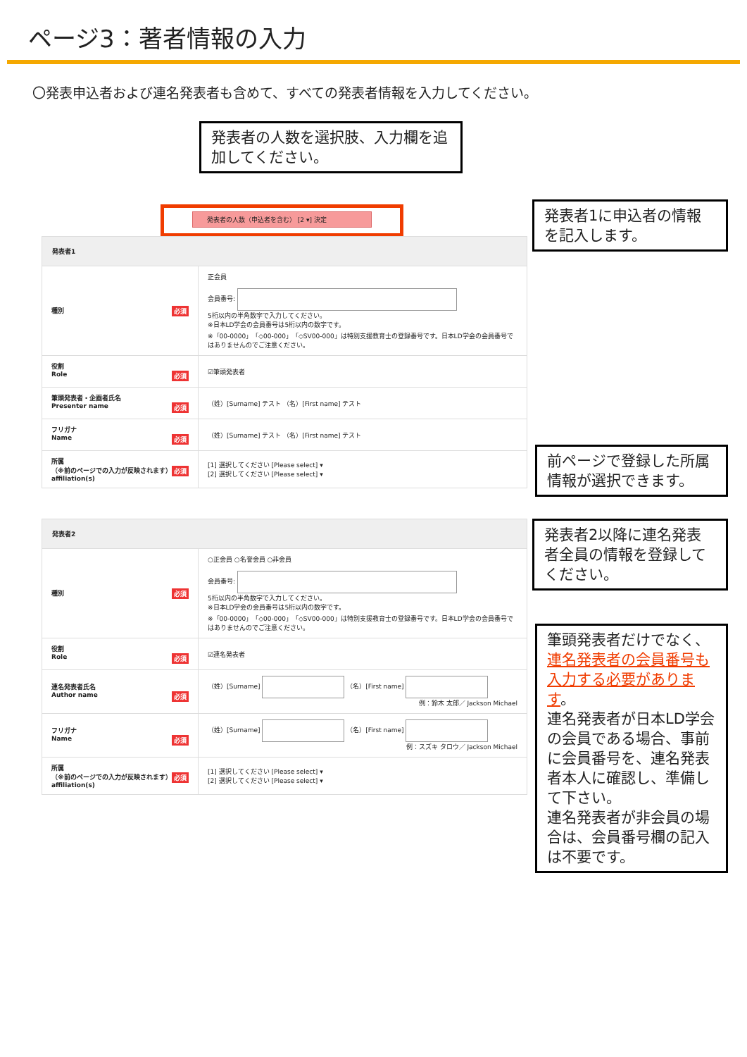ページ3：著者情報の入力
〇発表申込者および連名発表者も含めて、すべての発表者情報を入力してください。
発表者の人数を選択肢、入力欄を追加してください。
発表者の人数（申込者を含む） [2 ▾] 決定
発表者1に申込者の情報を記入します。
| 発表者1 | |
| 種別 必須 | 正会員 会員番号: 5桁以内の半角数字で入力してください。 ※日本LD学会の会員番号は5桁以内の数字です。 ※「00-0000」「◇00-000」「◇SV00-000」は特別支援教育士の登録番号です。日本LD学会の会員番号ではありませんのでご注意ください。 |
| 役割 Role 必須 | ☑筆頭発表者 |
| 筆頭発表者・企画者氏名 Presenter name 必須 | （姓）[Surname] テスト （名）[First name] テスト |
| フリガナ Name 必須 | （姓）[Surname] テスト （名）[First name] テスト |
| 所属 （※前のページでの入力が反映されます） 必須 affiliation(s) | [1] 選択してください [Please select] ▾ [2] 選択してください [Please select] ▾ |
前ページで登録した所属情報が選択できます。
| 発表者2 | |
| 種別 必須 | ○正会員 ○名誉会員 ○非会員 会員番号: 5桁以内の半角数字で入力してください。 ※日本LD学会の会員番号は5桁以内の数字です。 ※「00-0000」「◇00-000」「◇SV00-000」は特別支援教育士の登録番号です。日本LD学会の会員番号ではありませんのでご注意ください。 |
| 役割 Role 必須 | ☑連名発表者 |
| 連名発表者氏名 Author name 必須 | （姓）[Surname] （名）[First name] 例：鈴木 太郎／ Jackson Michael |
| フリガナ Name 必須 | （姓）[Surname] （名）[First name] 例：スズキ タロウ／ Jackson Michael |
| 所属 （※前のページでの入力が反映されます） 必須 affiliation(s) | [1] 選択してください [Please select] ▾ [2] 選択してください [Please select] ▾ |
発表者2以降に連名発表者全員の情報を登録してください。
筆頭発表者だけでなく、連名発表者の会員番号も入力する必要があります。
連名発表者が日本LD学会の会員である場合、事前に会員番号を、連名発表者本人に確認し、準備して下さい。
連名発表者が非会員の場合は、会員番号欄の記入は不要です。